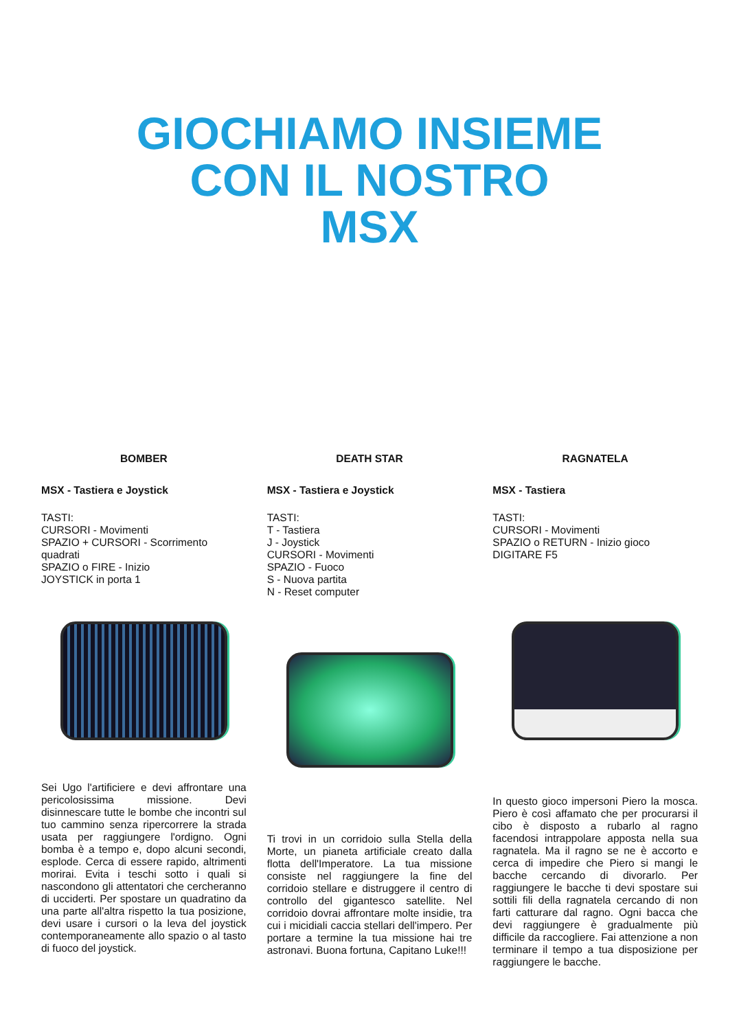GIOCHIAMO INSIEME
CON IL NOSTRO
MSX
BOMBER
MSX - Tastiera e Joystick
TASTI:
CURSORI - Movimenti
SPAZIO + CURSORI - Scorrimento quadrati
SPAZIO o FIRE - Inizio
JOYSTICK in porta 1
Sei Ugo l'artificiere e devi affrontare una pericolosissima missione. Devi disinnescare tutte le bombe che incontri sul tuo cammino senza ripercorrere la strada usata per raggiungere l'ordigno. Ogni bomba è a tempo e, dopo alcuni secondi, esplode. Cerca di essere rapido, altrimenti morirai. Evita i teschi sotto i quali si nascondono gli attentatori che cercheranno di ucciderti. Per spostare un quadratino da una parte all'altra rispetto la tua posizione, devi usare i cursori o la leva del joystick contemporaneamente allo spazio o al tasto di fuoco del joystick.
DEATH STAR
MSX - Tastiera e Joystick
TASTI:
T - Tastiera
J - Joystick
CURSORI - Movimenti
SPAZIO - Fuoco
S - Nuova partita
N - Reset computer
Ti trovi in un corridoio sulla Stella della Morte, un pianeta artificiale creato dalla flotta dell'Imperatore. La tua missione consiste nel raggiungere la fine del corridoio stellare e distruggere il centro di controllo del gigantesco satellite. Nel corridoio dovrai affrontare molte insidie, tra cui i micidiali caccia stellari dell'impero. Per portare a termine la tua missione hai tre astronavi. Buona fortuna, Capitano Luke!!!
RAGNATELA
MSX - Tastiera
TASTI:
CURSORI - Movimenti
SPAZIO o RETURN - Inizio gioco
DIGITARE F5
In questo gioco impersoni Piero la mosca. Piero è così affamato che per procurarsi il cibo è disposto a rubarlo al ragno facendosi intrappolare apposta nella sua ragnatela. Ma il ragno se ne è accorto e cerca di impedire che Piero si mangi le bacche cercando di divorarlo. Per raggiungere le bacche ti devi spostare sui sottili fili della ragnatela cercando di non farti catturare dal ragno. Ogni bacca che devi raggiungere è gradualmente più difficile da raccogliere. Fai attenzione a non terminare il tempo a tua disposizione per raggiungere le bacche.